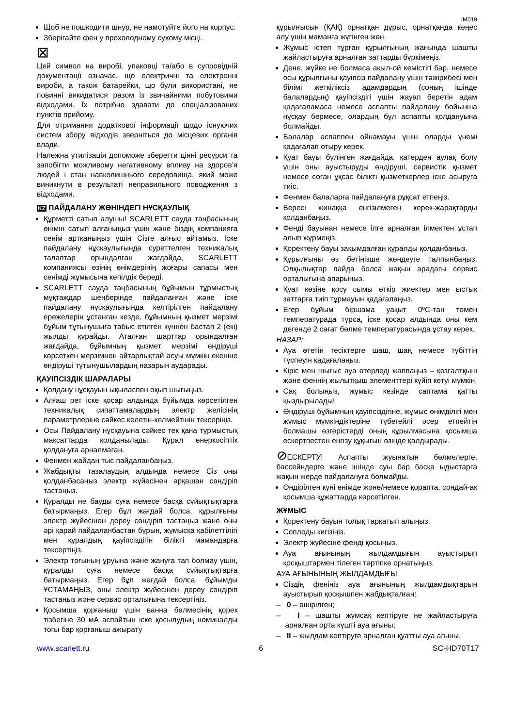IM019
Щоб не пошкодити шнур, не намотуйте його на корпус.
Зберігайте фен у прохолодному сухому місці.
⊠
Цей символ на виробі, упаковці та/або в супровідній документації означає, що електричні та електронні вироби, а також батарейки, що були використані, не повинні викидатися разом із звичайними побутовими відходами. Їх потрібно здавати до спеціалізованих пунктів прийому.
Для отримання додаткової інформації щодо існуючих систем збору відходів зверніться до місцевих органів влади.
Належна утилізація допоможе зберегти цінні ресурси та запобігти можливому негативному впливу на здоров’я людей і стан навколишнього середовища, який може виникнути в результаті неправильного поводження з відходами.
KZ ПАЙДАЛАНУ ЖӨНІНДЕГІ НҰСҚАУЛЫҚ
Құрметті сатып алушы! SCARLETT сауда таңбасының өнімін сатып алғаныңыз үшін және біздің компанияға сенім артқаныңыз үшін Сізге алғыс айтамыз. Іске пайдалану нұсқаулығында суреттелген техникалық талаптар орындалған жағдайда, SCARLETT компаниясы өзінің өнімдерінің жоғары сапасы мен сенімді жұмысына кепілдік береді.
SCARLETT сауда таңбасының бұйымын тұрмыстық мұқтаждар шеңберінде пайдаланған және іске пайдалану нұсқаулығында келтірілген пайдалану ережелерін ұстанған кезде, бұйымның қызмет мерзімі бұйым тұтынушыға табыс етілген күннен бастап 2 (екі) жылды құрайды. Аталған шарттар орындалған жағдайда, бұйымның қызмет мерзімі өндіруші көрсеткен мерзімнен айтарлықтай асуы мүмкін екеніне өндіруші тұтынушылардың назарын аударады.
ҚАУІПСІЗДІК ШАРАЛАРЫ
Қолдану нұсқауын ықыласпен оқып шығыңыз.
Алғаш рет іске қосар алдында бұйымда көрсетілген техникалық сипаттамалардың электр желісінің параметрлеріне сәйкес келетін-келмейтінін тексеріңіз.
Осы Пайдалану нұсқауына сәйкес тек қана тұрмыстық мақсаттарда қолданылады. Құрал өнеркәсіптік қолдануға арналмаған.
Фенмен жайдан тыс пайдаланбаңыз.
Жабдықты тазалаудың алдында немесе Сіз оны қолданбасаңыз электр жүйесінен әрқашан сөндіріп тастаңыз.
Құралды не бауды суға немесе басқа сұйықтықтарға батырмаңыз. Егер бұл жағдай болса, құрылғыны электр жүйесінен дереу сөндіріп тастаңыз және оны әрі қарай пайдаланбастан бұрын, жұмысқа қабілеттілігі мен құралдың қауіпсіздігін білікті мамандарға тексертіңіз.
Электр тоғының ұруына және жануға тап болмау үшін, құралды суға немесе басқа сұйықтықтарға батырмаңыз. Егер бұл жағдай болса, бұйымды ҰСТАМАҢЫЗ, оны электр жүйесінен дереу сөндіріп тастаңыз және сервис орталығына тексертіңіз.
Қосымша қорғаныш үшін ванна бөлмесінің қорек тізбегіне 30 мА аспайтын іске қосылудың номиналды тогы бар қорғаныш ажырату
құрылғысын (ҚАҚ) орнатқан дұрыс, орнатқанда кеңес алу үшін маманға жүгінген жөн.
Жұмыс істеп тұрған құрылғының жанында шашты жайластыруға арналған заттарды бүркімеңіз.
Дене, жүйке не болмаса ақыл-ой кемістігі бар, немесе осы құрылғыны қауіпсіз пайдалану үшін тәжірибесі мен білімі жеткіліксіз адамдардың (соның ішінде балалардың) қауіпсіздігі үшін жауап беретін адам қадағаламаса немесе аспапты пайдалану бойынша нұсқау бермесе, олардың бұл аспапты қолдануына болмайды.
Балалар аспаппен ойнамауы үшін оларды үнемі қадағалап отыру керек.
Қуат бауы бүлінген жағдайда, қатерден аулақ болу үшін оны ауыстыруды өндіруші, сервистік қызмет немесе соған ұқсас білікті қызметкерлер іске асыруға тиіс.
Фенмен балаларға пайдалануға рұқсат етпеңіз.
Бересі жинаққа енгізілмеген керек-жарақтарды қолданбаңыз.
Фенді бауынан немесе ілге арналған ілмектен ұстап алып жүрмеңіз.
Қоректену бауы зақымдалған құралды қолданбаңыз.
Құрылғыны өз бетіңізше жөндеуге талпынбаңыз. Олқылықтар пайда болса жақын арадағы сервис орталығына апарыңыз.
Қуат көзіне қосу сымы өткір жиектер мен ыстық заттарға тиіп тұрмауын қадағалаңыз.
Егер бұйым біршама уақыт 0ºC-тан төмен температурада тұрса, іске қосар алдында оны кем дегенде 2 сағат бөлме температурасында ұстау керек.
НАЗАР:
Ауа өтетін тесіктерге шаш, шаң немесе түбіттің түспеуін қадағалаңыз.
Кіріс мен шығыс ауа өтерледі жаппаңыз – қозғалтқыш және феннің жылытқыш элементтері күйіп кетуі мүмкін.
Сақ болыңыз, жұмыс кезінде саптама қатты қыздырылады!
Өндіруші бұйымның қауіпсіздігіне, жұмыс өнімділігі мен жұмыс мүмкіндіктеріне түбегейлі әсер етпейтін болмашы өзгерістерді оның құрылмасына қосымша ескертпестен енгізу құқығын өзінде қалдырады.
⊘ЕСКЕРТУ! Аспапты жуынатын бөлмелерге, бассейндерге және ішінде суы бар басқа ыдыстарға жақын жерде пайдалануға болмайды.
Өндірілген күні өнімде және/немесе қорапта, сондай-ақ қосымша құжаттарда көрсетілген.
ЖҰМЫС
Қоректену бауын толық тарқатып алыңыз.
Соплоды кигізіңіз.
Электр жүйесіне фенді қосыңыз.
Ауа ағынының жылдамдығын ауыстырып қосқыштармен тілеген тәртіпке орнатыңыз.
АУА АҒЫНЫНЫҢ ЖЫЛДАМДЫҒЫ
Сіздің феніңіз ауа ағынының жылдамдықтарын ауыстырып қосқышпен жабдықталған:
– 0 – өшірілген;
– I – шашты жұмсақ кептіруге не жайластыруға арналған орта күшті ауа ағыны;
– II – жылдам кептіруге арналған қуатты ауа ағыны.
www.scarlett.ru 6 SC-HD70T17